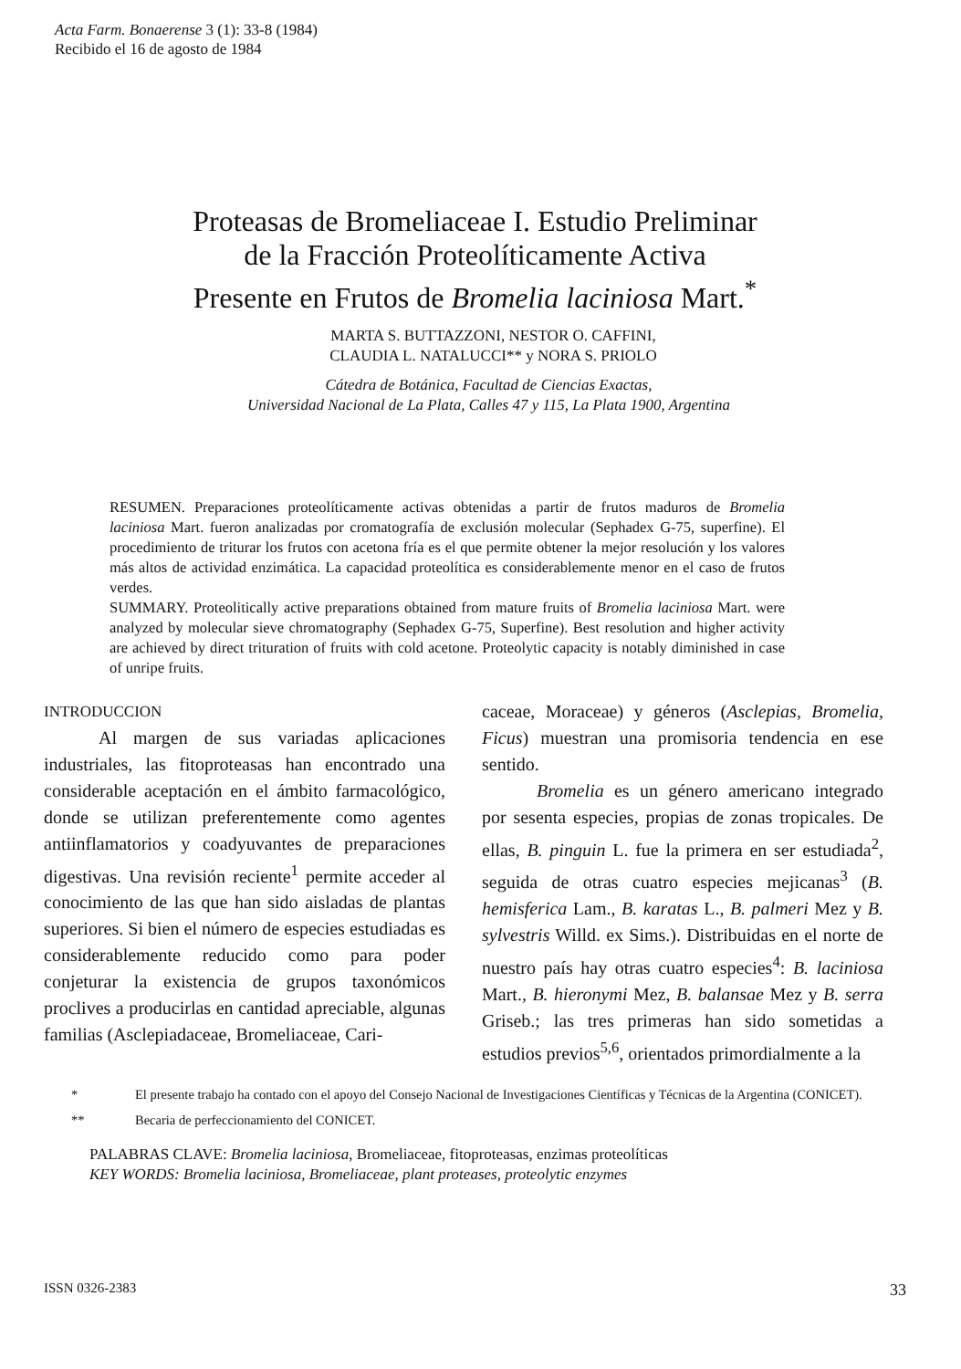Acta Farm. Bonaerense 3 (1): 33-8 (1984)
Recibido el 16 de agosto de 1984
Proteasas de Bromeliaceae I. Estudio Preliminar
de la Fracción Proteolíticamente Activa
Presente en Frutos de Bromelia laciniosa Mart.<sup>*</sup>
MARTA S. BUTTAZZONI, NESTOR O. CAFFINI,
CLAUDIA L. NATALUCCI** y NORA S. PRIOLO
Cátedra de Botánica, Facultad de Ciencias Exactas,
Universidad Nacional de La Plata, Calles 47 y 115, La Plata 1900, Argentina
RESUMEN. Preparaciones proteolíticamente activas obtenidas a partir de frutos maduros de Bromelia laciniosa Mart. fueron analizadas por cromatografía de exclusión molecular (Sephadex G-75, superfine). El procedimiento de triturar los frutos con acetona fría es el que permite obtener la mejor resolución y los valores más altos de actividad enzimática. La capacidad proteolítica es considerablemente menor en el caso de frutos verdes.
SUMMARY. Proteolitically active preparations obtained from mature fruits of Bromelia laciniosa Mart. were analyzed by molecular sieve chromatography (Sephadex G-75, Superfine). Best resolution and higher activity are achieved by direct trituration of fruits with cold acetone. Proteolytic capacity is notably diminished in case of unripe fruits.
INTRODUCCION
Al margen de sus variadas aplicaciones industriales, las fitoproteasas han encontrado una considerable aceptación en el ámbito farmacológico, donde se utilizan preferentemente como agentes antiinflamatorios y coadyuvantes de preparaciones digestivas. Una revisión reciente<sup>1</sup> permite acceder al conocimiento de las que han sido aisladas de plantas superiores. Si bien el número de especies estudiadas es considerablemente reducido como para poder conjeturar la existencia de grupos taxonómicos proclives a producirlas en cantidad apreciable, algunas familias (Asclepiadaceae, Bromeliaceae, Cari-
caceae, Moraceae) y géneros (Asclepias, Bromelia, Ficus) muestran una promisoria tendencia en ese sentido.
Bromelia es un género americano integrado por sesenta especies, propias de zonas tropicales. De ellas, B. pinguin L. fue la primera en ser estudiada<sup>2</sup>, seguida de otras cuatro especies mejicanas<sup>3</sup> (B. hemisferica Lam., B. karatas L., B. palmeri Mez y B. sylvestris Willd. ex Sims.). Distribuidas en el norte de nuestro país hay otras cuatro especies<sup>4</sup>: B. laciniosa Mart., B. hieronymi Mez, B. balansae Mez y B. serra Griseb.; las tres primeras han sido sometidas a estudios previos<sup>5,6</sup>, orientados primordialmente a la
* El presente trabajo ha contado con el apoyo del Consejo Nacional de Investigaciones Científicas y Técnicas de la Argentina (CONICET).
** Becaria de perfeccionamiento del CONICET.
PALABRAS CLAVE: Bromelia laciniosa, Bromeliaceae, fitoproteasas, enzimas proteolíticas
KEY WORDS: Bromelia laciniosa, Bromeliaceae, plant proteases, proteolytic enzymes
ISSN 0326-2383 33